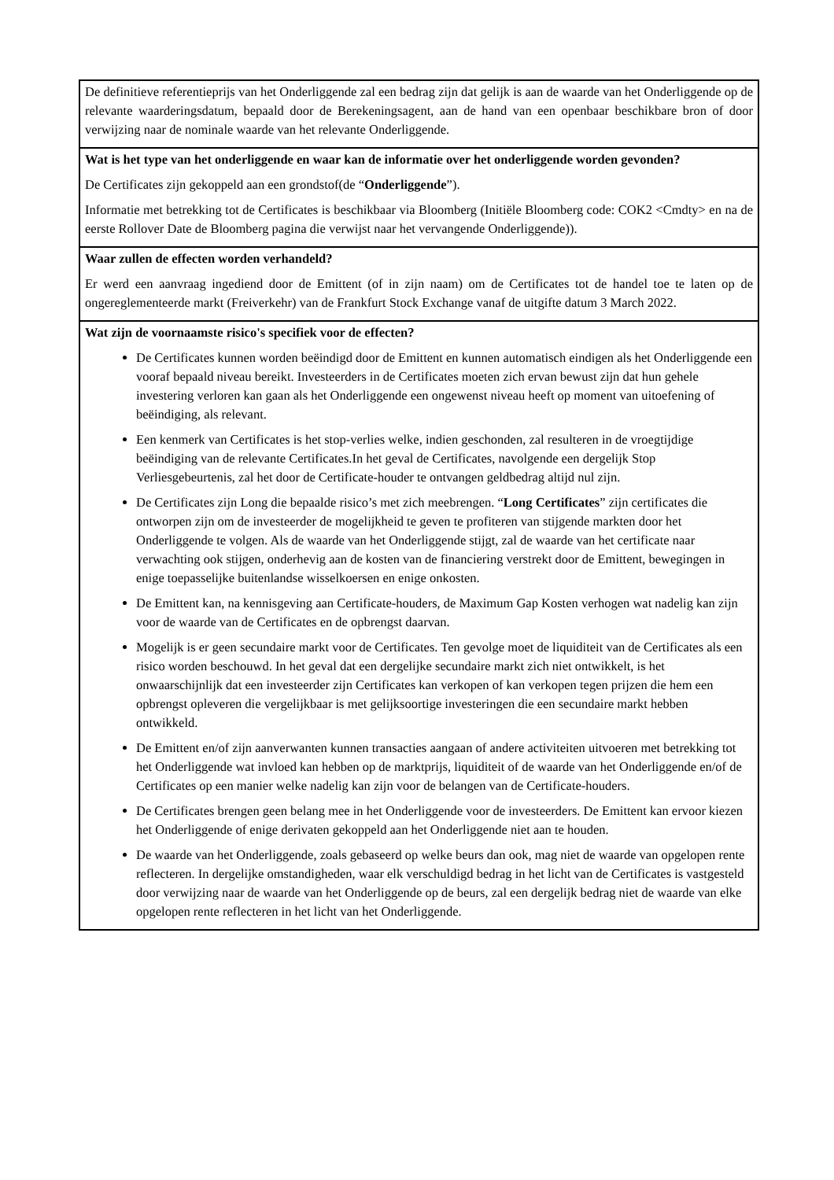| De definitieve referentieprijs van het Onderliggende zal een bedrag zijn dat gelijk is aan de waarde van het Onderliggende op de relevante waarderingsdatum, bepaald door de Berekeningsagent, aan de hand van een openbaar beschikbare bron of door verwijzing naar de nominale waarde van het relevante Onderliggende. |
| Wat is het type van het onderliggende en waar kan de informatie over het onderliggende worden gevonden? De Certificates zijn gekoppeld aan een grondstof(de “ Onderliggende ”). Informatie met betrekking tot de Certificates is beschikbaar via Bloomberg (Initiële Bloomberg code: COK2 <Cmdty> en na de eerste Rollover Date de Bloomberg pagina die verwijst naar het vervangende Onderliggende)). |
| Waar zullen de effecten worden verhandeld? Er werd een aanvraag ingediend door de Emittent (of in zijn naam) om de Certificates tot de handel toe te laten op de ongereglementeerde markt (Freiverkehr) van de Frankfurt Stock Exchange vanaf de uitgifte datum 3 March 2022. |
| Wat zijn de voornaamste risico's specifiek voor de effecten? De Certificates kunnen worden beëindigd door de Emittent en kunnen automatisch eindigen als het Onderliggende een vooraf bepaald niveau bereikt. Investeerders in de Certificates moeten zich ervan bewust zijn dat hun gehele investering verloren kan gaan als het Onderliggende een ongewenst niveau heeft op moment van uitoefening of beëindiging, als relevant. Een kenmerk van Certificates is het stop-verlies welke, indien geschonden, zal resulteren in de vroegtijdige beëindiging van de relevante Certificates.In het geval de Certificates, navolgende een dergelijk Stop Verliesgebeurtenis, zal het door de Certificate-houder te ontvangen geldbedrag altijd nul zijn. De Certificates zijn Long die bepaalde risico’s met zich meebrengen. “ Long Certificates ” zijn certificates die ontworpen zijn om de investeerder de mogelijkheid te geven te profiteren van stijgende markten door het Onderliggende te volgen. Als de waarde van het Onderliggende stijgt, zal de waarde van het certificate naar verwachting ook stijgen, onderhevig aan de kosten van de financiering verstrekt door de Emittent, bewegingen in enige toepasselijke buitenlandse wisselkoersen en enige onkosten. De Emittent kan, na kennisgeving aan Certificate-houders, de Maximum Gap Kosten verhogen wat nadelig kan zijn voor de waarde van de Certificates en de opbrengst daarvan. Mogelijk is er geen secundaire markt voor de Certificates. Ten gevolge moet de liquiditeit van de Certificates als een risico worden beschouwd. In het geval dat een dergelijke secundaire markt zich niet ontwikkelt, is het onwaarschijnlijk dat een investeerder zijn Certificates kan verkopen of kan verkopen tegen prijzen die hem een opbrengst opleveren die vergelijkbaar is met gelijksoortige investeringen die een secundaire markt hebben ontwikkeld. De Emittent en/of zijn aanverwanten kunnen transacties aangaan of andere activiteiten uitvoeren met betrekking tot het Onderliggende wat invloed kan hebben op de marktprijs, liquiditeit of de waarde van het Onderliggende en/of de Certificates op een manier welke nadelig kan zijn voor de belangen van de Certificate-houders. De Certificates brengen geen belang mee in het Onderliggende voor de investeerders. De Emittent kan ervoor kiezen het Onderliggende of enige derivaten gekoppeld aan het Onderliggende niet aan te houden. De waarde van het Onderliggende, zoals gebaseerd op welke beurs dan ook, mag niet de waarde van opgelopen rente reflecteren. In dergelijke omstandigheden, waar elk verschuldigd bedrag in het licht van de Certificates is vastgesteld door verwijzing naar de waarde van het Onderliggende op de beurs, zal een dergelijk bedrag niet de waarde van elke opgelopen rente reflecteren in het licht van het Onderliggende. |